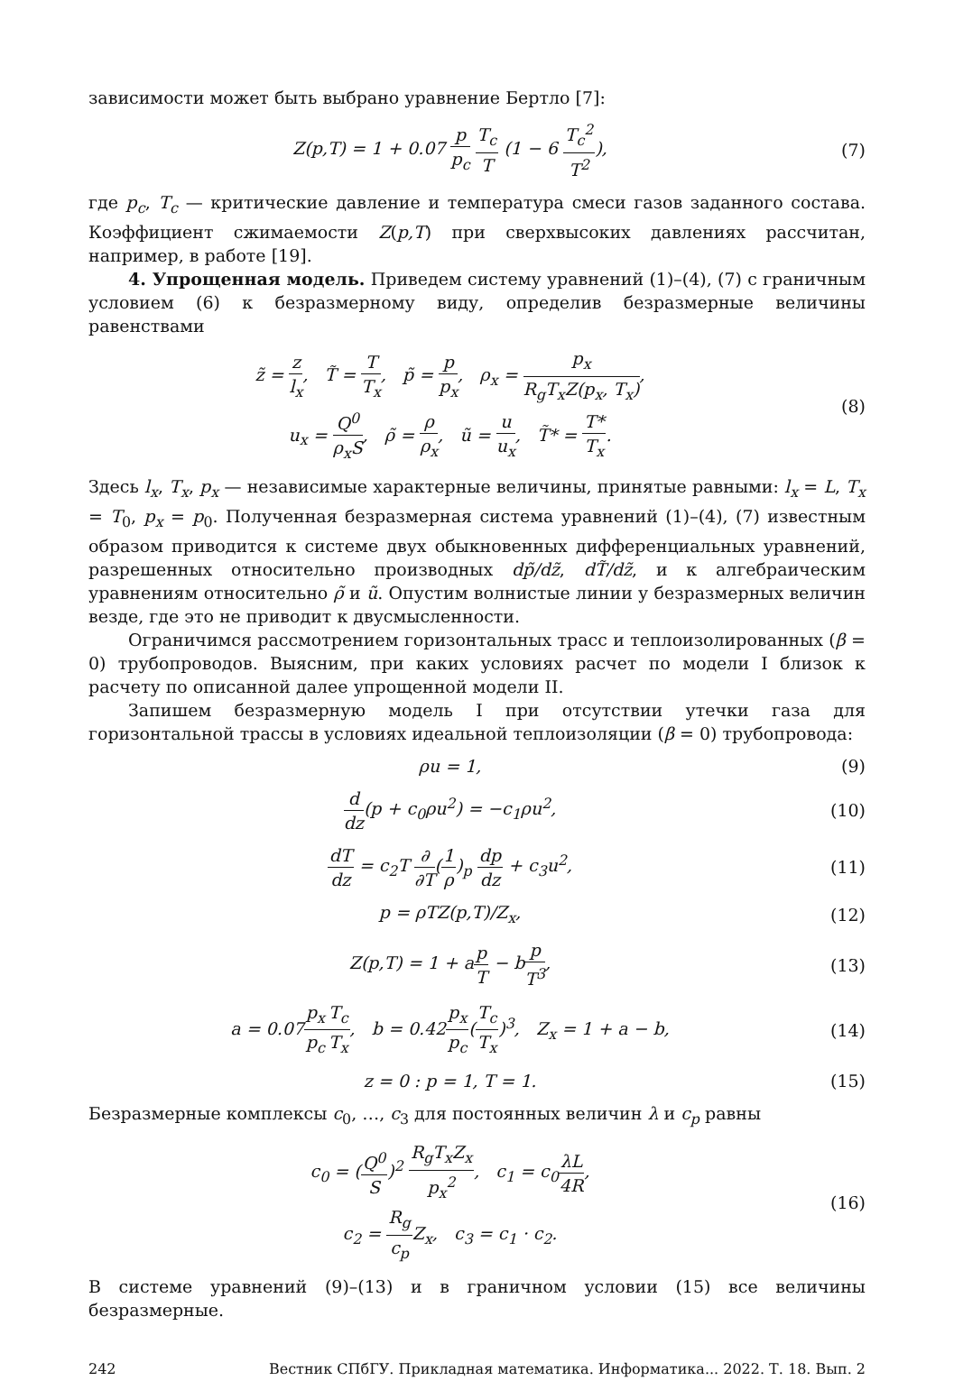зависимости может быть выбрано уравнение Бертло [7]:
Z(p,T) = 1 + 0.07 p p<sub>c</sub> T<sub>c</sub> T (1 − 6 T<sub>c</sub><sup>2</sup> T<sup>2</sup>),
(7)
где p<sub>c</sub>, T<sub>c</sub> — критические давление и температура смеси газов заданного состава. Коэффициент сжимаемости Z(p,T) при сверхвысоких давлениях рассчитан, например, в работе [19].
4. Упрощенная модель. Приведем систему уравнений (1)–(4), (7) с граничным условием (6) к безразмерному виду, определив безразмерные величины равенствами
z̃ = z l<sub>x</sub>, T̃ = T T<sub>x</sub>, p̃ = p p<sub>x</sub>, ρ<sub>x</sub> = p<sub>x</sub> R<sub>g</sub>T<sub>x</sub>Z(p<sub>x</sub>, T<sub>x</sub>),
u<sub>x</sub> = Q<sup>0</sup> ρ<sub>x</sub>S, ρ̃ = ρ ρ<sub>x</sub>, ũ = u u<sub>x</sub>, T̃* = T* T<sub>x</sub>.
(8)
Здесь l<sub>x</sub>, T<sub>x</sub>, p<sub>x</sub> — независимые характерные величины, принятые равными: l<sub>x</sub> = L, T<sub>x</sub> = T<sub>0</sub>, p<sub>x</sub> = p<sub>0</sub>. Полученная безразмерная система уравнений (1)–(4), (7) известным образом приводится к системе двух обыкновенных дифференциальных уравнений, разрешенных относительно производных dp̃/dz̃, dT̃/dz̃, и к алгебраическим уравнениям относительно ρ̃ и ũ. Опустим волнистые линии у безразмерных величин везде, где это не приводит к двусмысленности.
Ограничимся рассмотрением горизонтальных трасс и теплоизолированных (β = 0) трубопроводов. Выясним, при каких условиях расчет по модели I близок к расчету по описанной далее упрощенной модели II.
Запишем безразмерную модель I при отсутствии утечки газа для горизонтальной трассы в условиях идеальной теплоизоляции (β = 0) трубопровода:
ρu = 1, (9)
d dz(p + c<sub>0</sub>ρu<sup>2</sup>) = −c<sub>1</sub>ρu<sup>2</sup>, (10)
dT dz = c<sub>2</sub>T ∂ ∂T(1 ρ)<sub>p</sub> dp dz + c<sub>3</sub>u<sup>2</sup>,
(11)
p = ρTZ(p,T)/Z<sub>x</sub>, (12)
Z(p,T) = 1 + ap T − bp T<sup>3</sup>, (13)
a = 0.07p<sub>x</sub> p<sub>c</sub> T<sub>c</sub> T<sub>x</sub>, b = 0.42p<sub>x</sub> p<sub>c</sub>(T<sub>c</sub> T<sub>x</sub>)<sup>3</sup>, Z<sub>x</sub> = 1 + a − b,
(14)
z = 0 : p = 1, T = 1. (15)
Безразмерные комплексы c<sub>0</sub>, …, c<sub>3</sub> для постоянных величин λ и c<sub>p</sub> равны
c<sub>0</sub> = (Q<sup>0</sup> S)<sup>2</sup> R<sub>g</sub>T<sub>x</sub>Z<sub>x</sub> p<sub>x</sub><sup>2</sup>, c<sub>1</sub> = c<sub>0</sub>λL 4R,
c<sub>2</sub> = R<sub>g</sub> c<sub>p</sub> Z<sub>x</sub>, c<sub>3</sub> = c<sub>1</sub> · c<sub>2</sub>.
(16)
В системе уравнений (9)–(13) и в граничном условии (15) все величины безразмерные.
242 Вестник СПбГУ. Прикладная математика. Информатика... 2022. Т. 18. Вып. 2